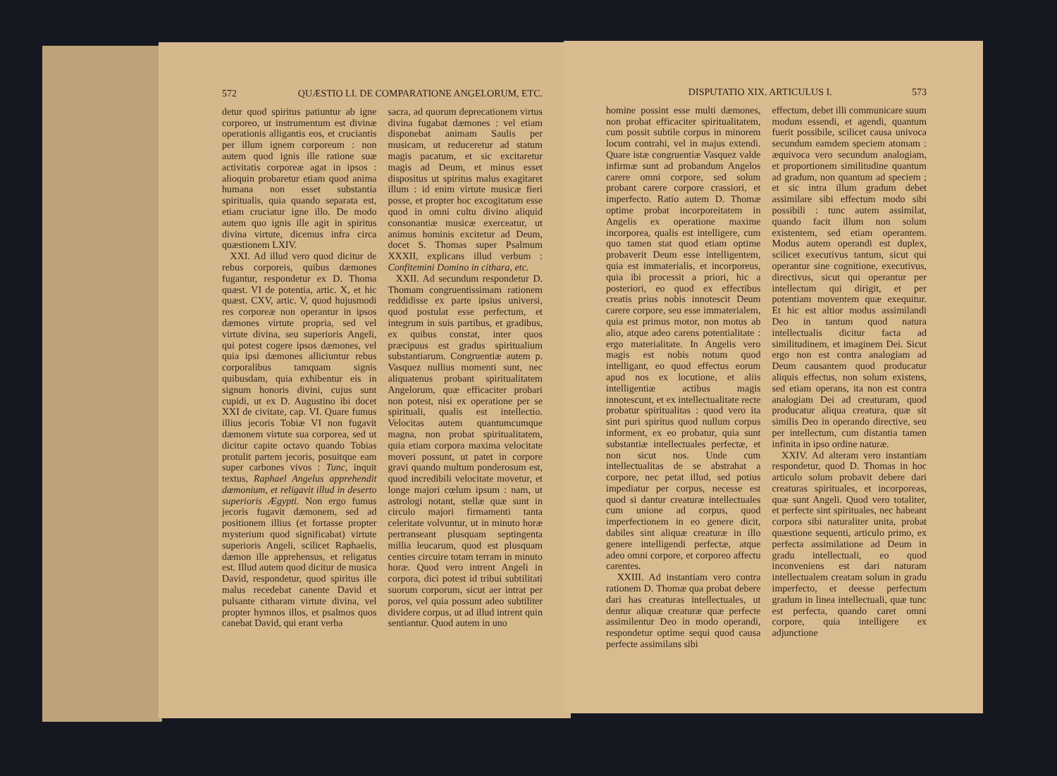572 QUÆSTIO LI. DE COMPARATIONE ANGELORUM, ETC.
detur quod spiritus patiuntur ab igne corporeo, ut instrumentum est divinæ operationis alligantis eos, et cruciantis per illum ignem corporeum : non autem quod ignis ille ratione suæ activitatis corporeæ agat in ipsos : alioquin probaretur etiam quod anima humana non esset substantia spiritualis, quia quando separata est, etiam cruciatur igne illo. De modo autem quo ignis ille agit in spiritus divina virtute, dicemus infra circa quæstionem LXIV.
XXI. Ad illud vero quod dicitur de rebus corporeis, quibus dæmones fugantur, respondetur ex D. Thoma quæst. VI de potentia, artic. X, et hic quæst. CXV, artic. V, quod hujusmodi res corporeæ non operantur in ipsos dæmones virtute propria, sed vel virtute divina, seu superioris Angeli, qui potest cogere ipsos dæmones, vel quia ipsi dæmones alliciuntur rebus corporalibus tamquam signis quibusdam, quia exhibentur eis in signum honoris divini, cujus sunt cupidi, ut ex D. Augustino ibi docet XXI de civitate, cap. VI. Quare fumus illius jecoris Tobiæ VI non fugavit dæmonem virtute sua corporea, sed ut dicitur capite octavo quando Tobias protulit partem jecoris, posuitque eam super carbones vivos : Tunc, inquit textus, Raphael Angelus apprehendit dæmonium, et religavit illud in deserto superioris Ægypti. Non ergo fumus jecoris fugavit dæmonem, sed ad positionem illius (et fortasse propter mysterium quod significabat) virtute superioris Angeli, scilicet Raphaelis, dæmon ille apprehensus, et religatus est. Illud autem quod dicitur de musica David, respondetur, quod spiritus ille malus recedebat canente David et pulsante citharam virtute divina, vel propter hymnos illos, et psalmos quos canebat David, qui erant verba
sacra, ad quorum deprecationem virtus divina fugabat dæmones : vel etiam disponebat animam Saulis per musicam, ut reduceretur ad statum magis pacatum, et sic excitaretur magis ad Deum, et minus esset dispositus ut spiritus malus exagitaret illum : id enim virtute musicæ fieri posse, et propter hoc excogitatum esse quod in omni cultu divino aliquid consonantiæ musicæ exerceatur, ut animus hominis excitetur ad Deum, docet S. Thomas super Psalmum XXXII, explicans illud verbum : Confitemini Domino in cithara, etc.
XXII. Ad secundum respondetur D. Thomam congruentissimam rationem reddidisse ex parte ipsius universi, quod postulat esse perfectum, et integrum in suis partibus, et gradibus, ex quibus constat, inter quos præcipuus est gradus spiritualium substantiarum. Congruentiæ autem p. Vasquez nullius momenti sunt, nec aliquatenus probant spiritualitatem Angelorum, quæ efficaciter probari non potest, nisi ex operatione per se spirituali, qualis est intellectio. Velocitas autem quantumcumque magna, non probat spiritualitatem, quia etiam corpora maxima velocitate moveri possunt, ut patet in corpore gravi quando multum ponderosum est, quod incredibili velocitate movetur, et longe majori cœlum ipsum : nam, ut astrologi notant, stellæ quæ sunt in circulo majori firmamenti tanta celeritate volvuntur, ut in minuto horæ pertranseant plusquam septingenta millia leucarum, quod est plusquam centies circuire totam terram in minuto horæ. Quod vero intrent Angeli in corpora, dici potest id tribui subtilitati suorum corporum, sicut aer intrat per poros, vel quia possunt adeo subtiliter dividere corpus, ut ad illud intrent quin sentiantur. Quod autem in uno
DISPUTATIO XIX. ARTICULUS I. 573
homine possint esse multi dæmones, non probat efficaciter spiritualitatem, cum possit subtile corpus in minorem locum contrahi, vel in majus extendi. Quare istæ congruentiæ Vasquez valde infirmæ sunt ad probandum Angelos carere omni corpore, sed solum probant carere corpore crassiori, et imperfecto. Ratio autem D. Thomæ optime probat incorporeitatem in Angelis ex operatione maxime incorporea, qualis est intelligere, cum quo tamen stat quod etiam optime probaverit Deum esse intelligentem, quia est immaterialis, et incorporeus, quia ibi processit a priori, hic a posteriori, eo quod ex effectibus creatis prius nobis innotescit Deum carere corpore, seu esse immaterialem, quia est primus motor, non motus ab alio, atque adeo carens potentialitate : ergo materialitate. In Angelis vero magis est nobis notum quod intelligant, eo quod effectus eorum apud nos ex locutione, et aliis intelligentiæ actibus magis innotescunt, et ex intellectualitate recte probatur spiritualitas : quod vero ita sint puri spiritus quod nullum corpus informent, ex eo probatur, quia sunt substantiæ intellectuales perfectæ, et non sicut nos. Unde cum intellectualitas de se abstrahat a corpore, nec petat illud, sed potius impediatur per corpus, necesse est quod si dantur creaturæ intellectuales cum unione ad corpus, quod imperfectionem in eo genere dicit, dabiles sint aliquæ creaturæ in illo genere intelligendi perfectæ, atque adeo omni corpore, et corporeo affectu carentes.
XXIII. Ad instantiam vero contra rationem D. Thomæ qua probat debere dari has creaturas intellectuales, ut dentur aliquæ creaturæ quæ perfecte assimilentur Deo in modo operandi, respondetur optime sequi quod causa perfecte assimilans sibi
effectum, debet illi communicare suum modum essendi, et agendi, quantum fuerit possibile, scilicet causa univoca secundum eamdem speciem atomam : æquivoca vero secundum analogiam, et proportionem similitudine quantum ad gradum, non quantum ad speciem ; et sic intra illum gradum debet assimilare sibi effectum modo sibi possibili : tunc autem assimilat, quando facit illum non solum existentem, sed etiam operantem. Modus autem operandi est duplex, scilicet executivus tantum, sicut qui operantur sine cognitione, executivus, directivus, sicut qui operantur per intellectum qui dirigit, et per potentiam moventem quæ exequitur. Et hic est altior modus assimilandi Deo in tantum quod natura intellectualis dicitur facta ad similitudinem, et imaginem Dei. Sicut ergo non est contra analogiam ad Deum causantem quod producatur aliquis effectus, non solum existens, sed etiam operans, ita non est contra analogiam Dei ad creaturam, quod producatur aliqua creatura, quæ sit similis Deo in operando directive, seu per intellectum, cum distantia tamen infinita in ipso ordine naturæ.
XXIV. Ad alteram vero instantiam respondetur, quod D. Thomas in hoc articulo solum probavit debere dari creaturas spirituales, et incorporeas, quæ sunt Angeli. Quod vero totaliter, et perfecte sint spirituales, nec habeant corpora sibi naturaliter unita, probat quæstione sequenti, articulo primo, ex perfecta assimilatione ad Deum in gradu intellectuali, eo quod inconveniens est dari naturam intellectualem creatam solum in gradu imperfecto, et deesse perfectum gradum in linea intellectuali, quæ tunc est perfecta, quando caret omni corpore, quia intelligere ex adjunctione